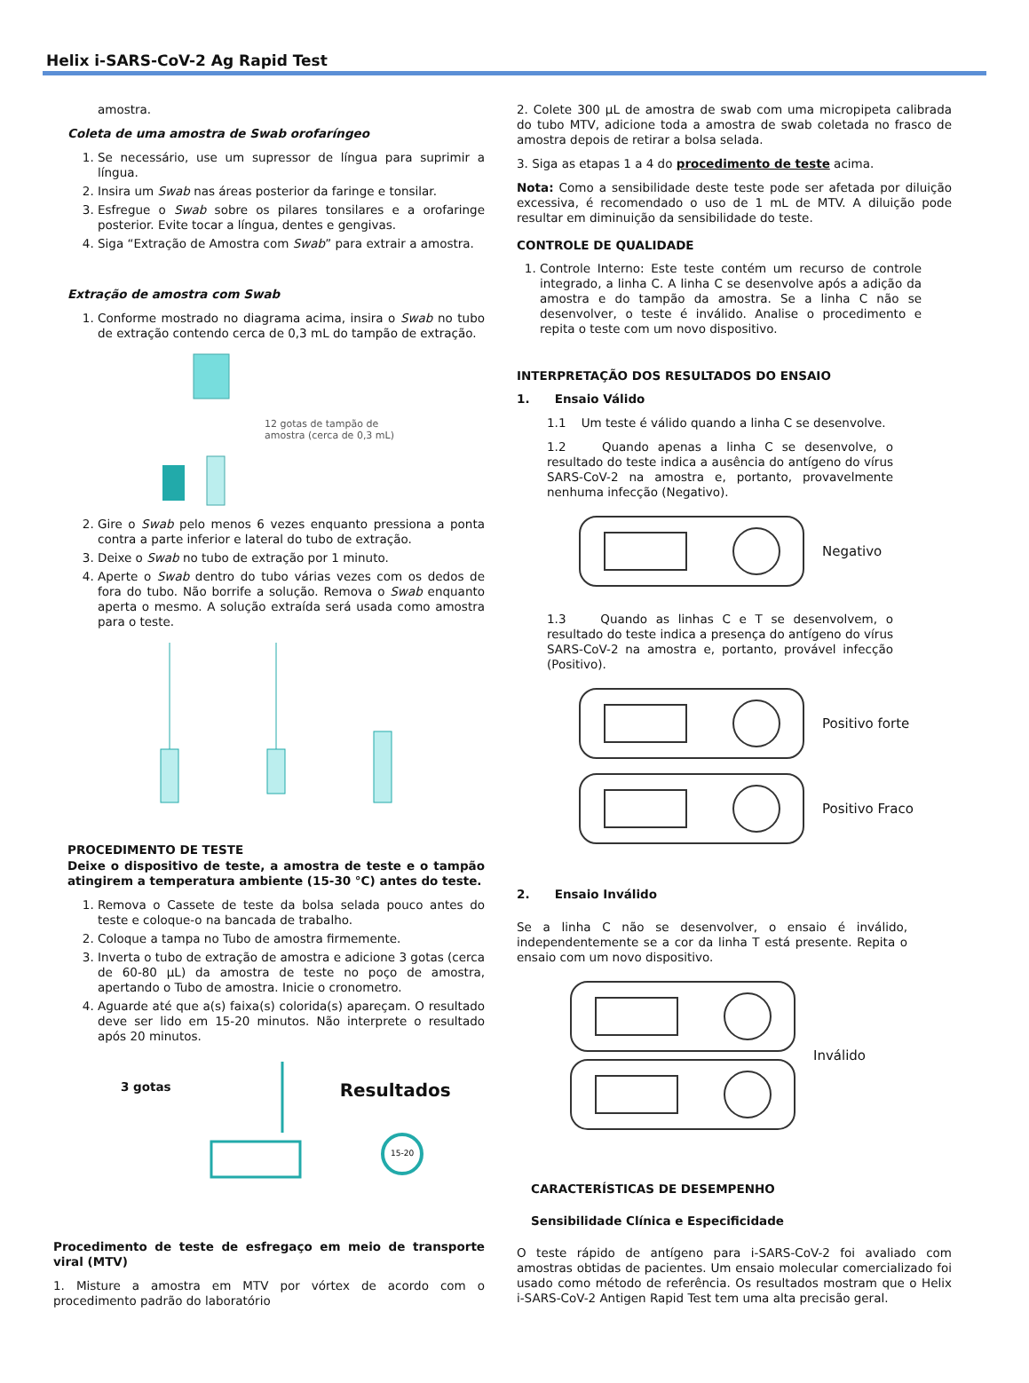Helix i-SARS-CoV-2 Ag Rapid Test
amostra.
Coleta de uma amostra de Swab orofaríngeo
1. Se necessário, use um supressor de língua para suprimir a língua.
2. Insira um Swab nas áreas posterior da faringe e tonsilar.
3. Esfregue o Swab sobre os pilares tonsilares e a orofaringe posterior. Evite tocar a língua, dentes e gengivas.
4. Siga “Extração de Amostra com Swab” para extrair a amostra.
Extração de amostra com Swab
1. Conforme mostrado no diagrama acima, insira o Swab no tubo de extração contendo cerca de 0,3 mL do tampão de extração.
12 gotas de tampão de
amostra (cerca de 0,3 mL)
2. Gire o Swab pelo menos 6 vezes enquanto pressiona a ponta contra a parte inferior e lateral do tubo de extração.
3. Deixe o Swab no tubo de extração por 1 minuto.
4. Aperte o Swab dentro do tubo várias vezes com os dedos de fora do tubo. Não borrife a solução. Remova o Swab enquanto aperta o mesmo. A solução extraída será usada como amostra para o teste.
PROCEDIMENTO DE TESTE
Deixe o dispositivo de teste, a amostra de teste e o tampão atingirem a temperatura ambiente (15-30 °C) antes do teste.
1. Remova o Cassete de teste da bolsa selada pouco antes do teste e coloque-o na bancada de trabalho.
2. Coloque a tampa no Tubo de amostra firmemente.
3. Inverta o tubo de extração de amostra e adicione 3 gotas (cerca de 60-80 µL) da amostra de teste no poço de amostra, apertando o Tubo de amostra. Inicie o cronometro.
4. Aguarde até que a(s) faixa(s) colorida(s) apareçam. O resultado deve ser lido em 15-20 minutos. Não interprete o resultado após 20 minutos.
3 gotas
Resultados
15-20
Procedimento de teste de esfregaço em meio de transporte viral (MTV)
1. Misture a amostra em MTV por vórtex de acordo com o procedimento padrão do laboratório
2. Colete 300 µL de amostra de swab com uma micropipeta calibrada do tubo MTV, adicione toda a amostra de swab coletada no frasco de amostra depois de retirar a bolsa selada.
3. Siga as etapas 1 a 4 do procedimento de teste acima.
Nota: Como a sensibilidade deste teste pode ser afetada por diluição excessiva, é recomendado o uso de 1 mL de MTV. A diluição pode resultar em diminuição da sensibilidade do teste.
CONTROLE DE QUALIDADE
1. Controle Interno: Este teste contém um recurso de controle integrado, a linha C. A linha C se desenvolve após a adição da amostra e do tampão da amostra. Se a linha C não se desenvolver, o teste é inválido. Analise o procedimento e repita o teste com um novo dispositivo.
INTERPRETAÇÃO DOS RESULTADOS DO ENSAIO
1. Ensaio Válido
1.1 Um teste é válido quando a linha C se desenvolve.
1.2 Quando apenas a linha C se desenvolve, o resultado do teste indica a ausência do antígeno do vírus SARS-CoV-2 na amostra e, portanto, provavelmente nenhuma infecção (Negativo).
Negativo
1.3 Quando as linhas C e T se desenvolvem, o resultado do teste indica a presença do antígeno do vírus SARS-CoV-2 na amostra e, portanto, provável infecção (Positivo).
Positivo forte
Positivo Fraco
2. Ensaio Inválido
Se a linha C não se desenvolver, o ensaio é inválido, independentemente se a cor da linha T está presente. Repita o ensaio com um novo dispositivo.
Inválido
CARACTERÍSTICAS DE DESEMPENHO
Sensibilidade Clínica e Especificidade
O teste rápido de antígeno para i-SARS-CoV-2 foi avaliado com amostras obtidas de pacientes. Um ensaio molecular comercializado foi usado como método de referência. Os resultados mostram que o Helix i-SARS-CoV-2 Antigen Rapid Test tem uma alta precisão geral.